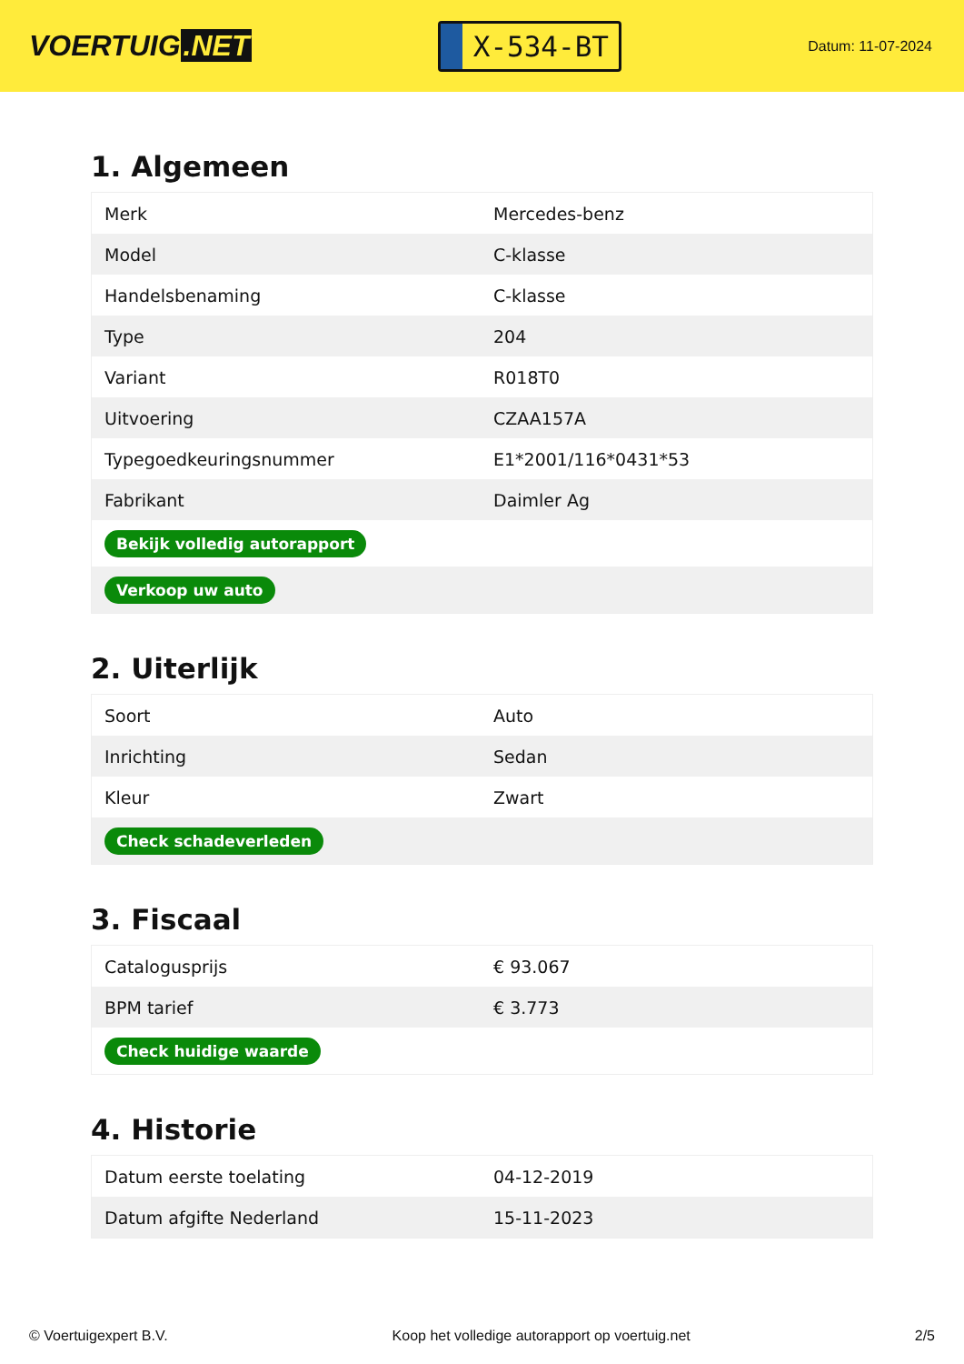VOERTUIG.NET
X-534-BT
Datum: 11-07-2024
1. Algemeen
| Merk | Mercedes-benz |
| Model | C-klasse |
| Handelsbenaming | C-klasse |
| Type | 204 |
| Variant | R018T0 |
| Uitvoering | CZAA157A |
| Typegoedkeuringsnummer | E1*2001/116*0431*53 |
| Fabrikant | Daimler Ag |
| Bekijk volledig autorapport | |
| Verkoop uw auto | |
2. Uiterlijk
| Soort | Auto |
| Inrichting | Sedan |
| Kleur | Zwart |
| Check schadeverleden | |
3. Fiscaal
| Catalogusprijs | € 93.067 |
| BPM tarief | € 3.773 |
| Check huidige waarde | |
4. Historie
| Datum eerste toelating | 04-12-2019 |
| Datum afgifte Nederland | 15-11-2023 |
© Voertuigexpert B.V. Koop het volledige autorapport op voertuig.net 2/5